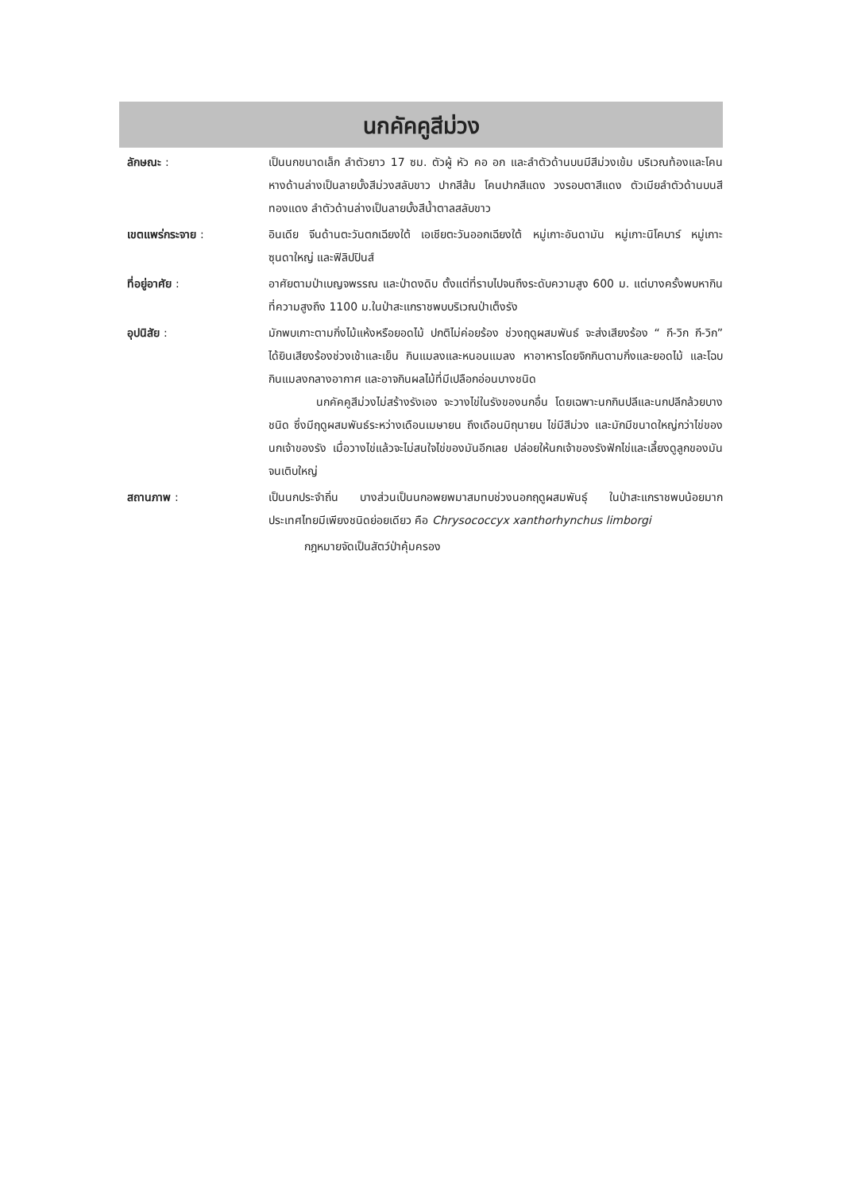นกคัคคูสีม่วง
ลักษณะ : เป็นนกขนาดเล็ก ลำตัวยาว 17 ซม. ตัวผู้ หัว คอ อก และลำตัวด้านบนมีสีม่วงเข้ม บริเวณท้องและโคนหางด้านล่างเป็นลายบั้งสีม่วงสลับขาว ปากสีส้ม โคนปากสีแดง วงรอบตาสีแดง ตัวเมียลำตัวด้านบนสีทองแดง ลำตัวด้านล่างเป็นลายบั้งสีน้ำตาลสลับขาว
เขตแพร่กระจาย : อินเดีย จีนด้านตะวันตกเฉียงใต้ เอเชียตะวันออกเฉียงใต้ หมู่เกาะอันดามัน หมู่เกาะนิโคบาร์ หมู่เกาะซุนดาใหญ่ และฟิลิปปินส์
ที่อยู่อาศัย : อาศัยตามป่าเบญจพรรณ และป่าดงดิบ ตั้งแต่ที่ราบไปจนถึงระดับความสูง 600 ม. แต่บางครั้งพบหากินที่ความสูงถึง 1100 ม.ในป่าสะแกราชพบบริเวณป่าเต็งรัง
อุปนิสัย : มักพบเกาะตามกิ่งไม้แห้งหรือยอดไม้ ปกติไม่ค่อยร้อง ช่วงฤดูผสมพันธ์ จะส่งเสียงร้อง “ กี-วิก กี-วิก” ได้ยินเสียงร้องช่วงเช้าและเย็น กินแมลงและหนอนแมลง หาอาหารโดยจิกกินตามกิ่งและยอดไม้ และโฉบกินแมลงกลางอากาศ และอาจกินผลไม้ที่มีเปลือกอ่อนบางชนิด
นกคัคคูสีม่วงไม่สร้างรังเอง จะวางไข่ในรังของนกอื่น โดยเฉพาะนกกินปลีและนกปลีกล้วยบางชนิด ซึ่งมีฤดูผสมพันธ์ระหว่างเดือนเมษายน ถึงเดือนมิถุนายน ไข่มีสีม่วง และมักมีขนาดใหญ่กว่าไข่ของนกเจ้าของรัง เมื่อวางไข่แล้วจะไม่สนใจไข่ของมันอีกเลย ปล่อยให้นกเจ้าของรังฟักไข่และเลี้ยงดูลูกของมันจนเติบใหญ่
สถานภาพ : เป็นนกประจำถิ่น บางส่วนเป็นนกอพยพมาสมทบช่วงนอกฤดูผสมพันธุ์ ในป่าสะแกราชพบน้อยมาก ประเทศไทยมีเพียงชนิดย่อยเดียว คือ Chrysococcyx xanthorhynchus limborgi
กฎหมายจัดเป็นสัตว์ป่าคุ้มครอง